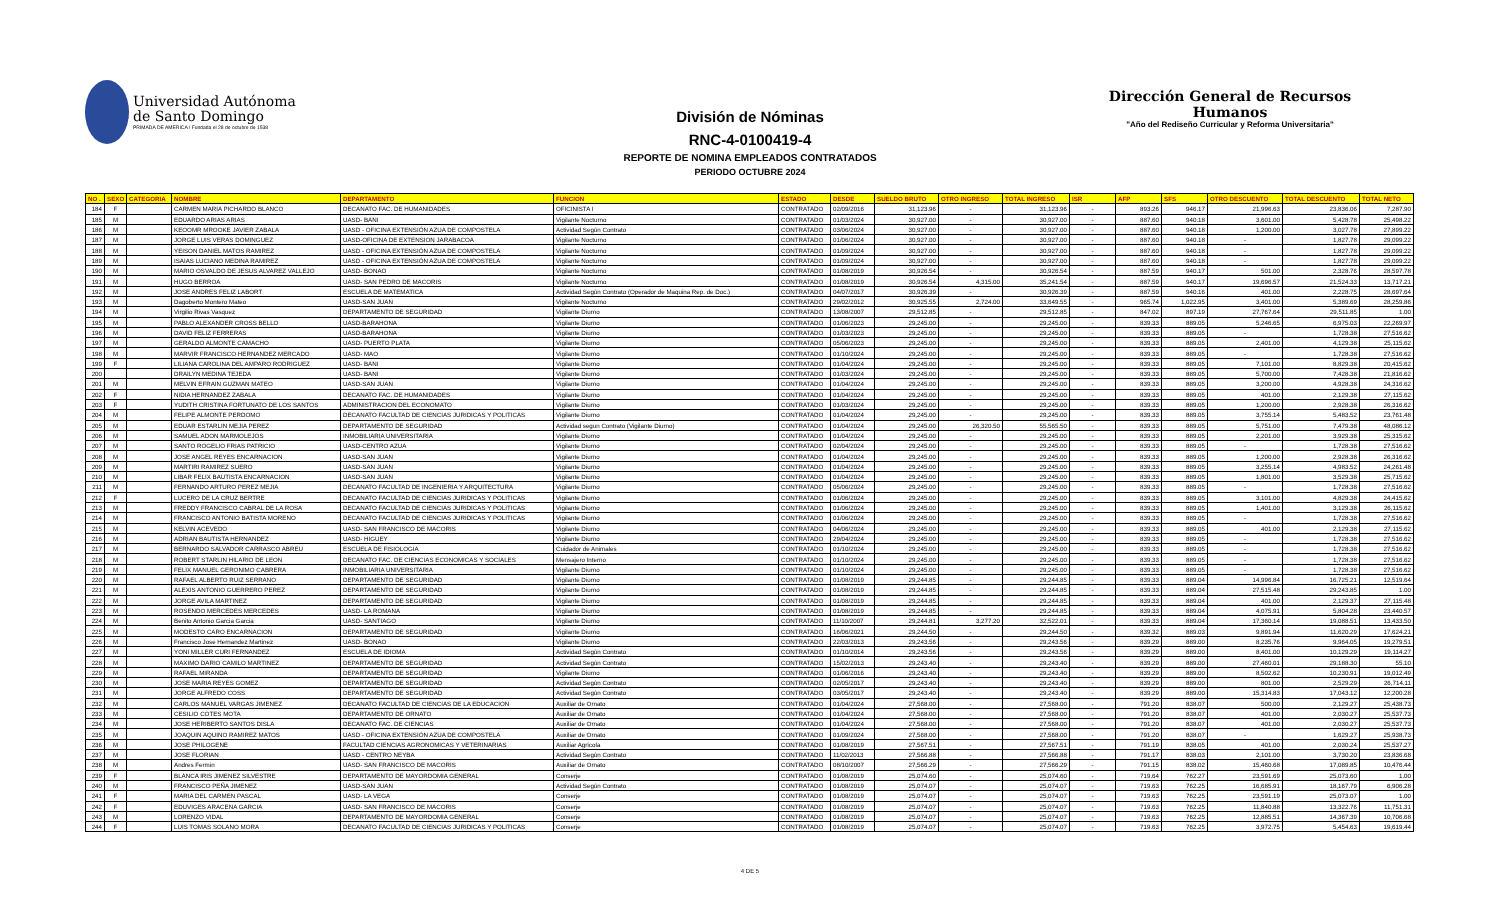Universidad Autónoma
de Santo Domingo
PRIMADA DE AMERICA / Fundada el 28 de octubre de 1538
División de Nóminas
RNC-4-0100419-4
REPORTE DE NOMINA EMPLEADOS CONTRATADOS
PERIODO OCTUBRE 2024
Dirección General de Recursos Humanos
"Año del Rediseño Curricular y Reforma Universitaria"
| NO . | SEXO | CATEGORIA | NOMBRE | DEPARTAMENTO | FUNCION | ESTADO | DESDE | SUELDO BRUTO | OTRO INGRESO | TOTAL INGRESO | ISR | AFP | SFS | OTRO DESCUENTO | TOTAL DESCUENTO | TOTAL NETO |
| --- | --- | --- | --- | --- | --- | --- | --- | --- | --- | --- | --- | --- | --- | --- | --- | --- |
| 184 | F | | CARMEN MARIA PICHARDO BLANCO | DECANATO FAC. DE HUMANIDADES | OFICINISTA I | CONTRATADO | 02/09/2016 | 31,123.96 | - | 31,123.96 | - | 893.26 | 946.17 | 21,996.63 | 23,836.06 | 7,287.90 |
| 185 | M | | EDUARDO ARIAS ARIAS | UASD- BANI | Vigilante Nocturno | CONTRATADO | 01/03/2024 | 30,927.00 | - | 30,927.00 | - | 887.60 | 940.18 | 3,601.00 | 5,428.78 | 25,498.22 |
| 186 | M | | KEOOMR MROOKE JAVIER ZABALA | UASD - OFICINA EXTENSIÓN AZUA DE COMPOSTELA | Actividad Según Contrato | CONTRATADO | 03/06/2024 | 30,927.00 | - | 30,927.00 | - | 887.60 | 940.18 | 1,200.00 | 3,027.78 | 27,899.22 |
| 187 | M | | JORGE LUIS VERAS DOMINGUEZ | UASD-OFICINA DE EXTENSION JARABACOA | Vigilante Nocturno | CONTRATADO | 01/06/2024 | 30,927.00 | - | 30,927.00 | - | 887.60 | 940.18 | - | 1,827.78 | 29,099.22 |
| 188 | M | | YEISON DANIEL MATOS RAMIREZ | UASD - OFICINA EXTENSIÓN AZUA DE COMPOSTELA | Vigilante Nocturno | CONTRATADO | 01/09/2024 | 30,927.00 | - | 30,927.00 | - | 887.60 | 940.18 | - | 1,827.78 | 29,099.22 |
| 189 | M | | ISAIAS LUCIANO MEDINA RAMIREZ | UASD - OFICINA EXTENSIÓN AZUA DE COMPOSTELA | Vigilante Nocturno | CONTRATADO | 01/09/2024 | 30,927.00 | - | 30,927.00 | - | 887.60 | 940.18 | - | 1,827.78 | 29,099.22 |
| 190 | M | | MARIO OSVALDO DE JESUS ALVAREZ VALLEJO | UASD- BONAO | Vigilante Nocturno | CONTRATADO | 01/08/2019 | 30,926.54 | - | 30,926.54 | - | 887.59 | 940.17 | 501.00 | 2,328.76 | 28,597.78 |
| 191 | M | | HUGO BERROA | UASD- SAN PEDRO DE MACORIS | Vigilante Nocturno | CONTRATADO | 01/08/2019 | 30,926.54 | 4,315.00 | 35,241.54 | - | 887.59 | 940.17 | 19,696.57 | 21,524.33 | 13,717.21 |
| 192 | M | | JOSE ANDRES FELIZ LABORT | ESCUELA DE MATEMATICA | Actividad Según Contrato (Operador de Maquina Rep. de Doc.) | CONTRATADO | 04/07/2017 | 30,926.39 | - | 30,926.39 | - | 887.59 | 940.16 | 401.00 | 2,228.75 | 28,697.64 |
| 193 | M | | Dagoberto Montero Mateo | UASD-SAN JUAN | Vigilante Nocturno | CONTRATADO | 29/02/2012 | 30,925.55 | 2,724.00 | 33,649.55 | - | 965.74 | 1,022.95 | 3,401.00 | 5,389.69 | 28,259.86 |
| 194 | M | | Virgilio Rivas Vasquez | DEPARTAMENTO DE SEGURIDAD | Vigilante Diurno | CONTRATADO | 13/08/2007 | 29,512.85 | - | 29,512.85 | - | 847.02 | 897.19 | 27,767.64 | 29,511.85 | 1.00 |
| 195 | M | | PABLO ALEXANDER CROSS BELLO | UASD-BARAHONA | Vigilante Diurno | CONTRATADO | 01/06/2023 | 29,245.00 | - | 29,245.00 | - | 839.33 | 889.05 | 5,246.65 | 6,975.03 | 22,269.97 |
| 196 | M | | DAVID FELIZ FERRERAS | UASD-BARAHONA | Vigilante Diurno | CONTRATADO | 01/03/2023 | 29,245.00 | - | 29,245.00 | - | 839.33 | 889.05 | - | 1,728.38 | 27,516.62 |
| 197 | M | | GERALDO ALMONTE CAMACHO | UASD- PUERTO PLATA | Vigilante Diurno | CONTRATADO | 05/06/2023 | 29,245.00 | - | 29,245.00 | - | 839.33 | 889.05 | 2,401.00 | 4,129.38 | 25,115.62 |
| 198 | M | | MARVIR FRANCISCO HERNANDEZ MERCADO | UASD- MAO | Vigilante Diurno | CONTRATADO | 01/10/2024 | 29,245.00 | - | 29,245.00 | - | 839.33 | 889.05 | - | 1,728.38 | 27,516.62 |
| 199 | F | | LILIANA CAROLINA DEL AMPARO RODRIGUEZ | UASD- BANI | Vigilante Diurno | CONTRATADO | 01/04/2024 | 29,245.00 | - | 29,245.00 | - | 839.33 | 889.05 | 7,101.00 | 8,829.38 | 20,415.62 |
| 200 | | | DRAILYN MEDINA TEJEDA | UASD- BANI | Vigilante Diurno | CONTRATADO | 01/03/2024 | 29,245.00 | - | 29,245.00 | - | 839.33 | 889.05 | 5,700.00 | 7,428.38 | 21,816.62 |
| 201 | M | | MELVIN EFRAIN GUZMAN MATEO | UASD-SAN JUAN | Vigilante Diurno | CONTRATADO | 01/04/2024 | 29,245.00 | - | 29,245.00 | - | 839.33 | 889.05 | 3,200.00 | 4,928.38 | 24,316.62 |
| 202 | F | | NIDIA HERNANDEZ ZABALA | DECANATO FAC. DE HUMANIDADES | Vigilante Diurno | CONTRATADO | 01/04/2024 | 29,245.00 | - | 29,245.00 | - | 839.33 | 889.05 | 401.00 | 2,129.38 | 27,115.62 |
| 203 | F | | YUDITH CRISTINA FORTUNATO DE LOS SANTOS | ADMINISTRACION DEL ECONOMATO | Vigilante Diurno | CONTRATADO | 01/03/2024 | 29,245.00 | - | 29,245.00 | - | 839.33 | 889.05 | 1,200.00 | 2,928.38 | 26,316.62 |
| 204 | M | | FELIPE ALMONTE PERDOMO | DECANATO FACULTAD DE CIENCIAS JURIDICAS Y POLITICAS | Vigilante Diurno | CONTRATADO | 01/04/2024 | 29,245.00 | - | 29,245.00 | - | 839.33 | 889.05 | 3,755.14 | 5,483.52 | 23,761.48 |
| 205 | M | | EDUAR ESTARLIN MEJIA PEREZ | DEPARTAMENTO DE SEGURIDAD | Actividad segun Contrato (Vigilante Diurno) | CONTRATADO | 01/04/2024 | 29,245.00 | 26,320.50 | 55,565.50 | - | 839.33 | 889.05 | 5,751.00 | 7,479.38 | 48,086.12 |
| 206 | M | | SAMUEL ADON MARMOLEJOS | INMOBILIARIA UNIVERSITARIA | Vigilante Diurno | CONTRATADO | 01/04/2024 | 29,245.00 | - | 29,245.00 | - | 839.33 | 889.05 | 2,201.00 | 3,929.38 | 25,315.62 |
| 207 | M | | SANTO ROGELIO FRIAS PATRICIO | UASD-CENTRO AZUA | Vigilante Diurno | CONTRATADO | 02/04/2024 | 29,245.00 | - | 29,245.00 | - | 839.33 | 889.05 | - | 1,728.38 | 27,516.62 |
| 208 | M | | JOSE ANGEL REYES ENCARNACION | UASD-SAN JUAN | Vigilante Diurno | CONTRATADO | 01/04/2024 | 29,245.00 | - | 29,245.00 | - | 839.33 | 889.05 | 1,200.00 | 2,928.38 | 26,316.62 |
| 209 | M | | MARTIRI RAMIREZ SUERO | UASD-SAN JUAN | Vigilante Diurno | CONTRATADO | 01/04/2024 | 29,245.00 | - | 29,245.00 | - | 839.33 | 889.05 | 3,255.14 | 4,983.52 | 24,261.48 |
| 210 | M | | LIBAR FELIX BAUTISTA ENCARNACION | UASD-SAN JUAN | Vigilante Diurno | CONTRATADO | 01/04/2024 | 29,245.00 | - | 29,245.00 | - | 839.33 | 889.05 | 1,801.00 | 3,529.38 | 25,715.62 |
| 211 | M | | FERNANDO ARTURO PEREZ MEJIA | DECANATO FACULTAD DE INGENIERIA Y ARQUITECTURA | Vigilante Diurno | CONTRATADO | 05/06/2024 | 29,245.00 | - | 29,245.00 | - | 839.33 | 889.05 | - | 1,728.38 | 27,516.62 |
| 212 | F | | LUCERO DE LA CRUZ BERTRE | DECANATO FACULTAD DE CIENCIAS JURIDICAS Y POLITICAS | Vigilante Diurno | CONTRATADO | 01/06/2024 | 29,245.00 | - | 29,245.00 | - | 839.33 | 889.05 | 3,101.00 | 4,829.38 | 24,415.62 |
| 213 | M | | FREDDY FRANCISCO CABRAL DE LA ROSA | DECANATO FACULTAD DE CIENCIAS JURIDICAS Y POLITICAS | Vigilante Diurno | CONTRATADO | 01/06/2024 | 29,245.00 | - | 29,245.00 | - | 839.33 | 889.05 | 1,401.00 | 3,129.38 | 26,115.62 |
| 214 | M | | FRANCISCO ANTONIO BATISTA MORENO | DECANATO FACULTAD DE CIENCIAS JURIDICAS Y POLITICAS | Vigilante Diurno | CONTRATADO | 01/06/2024 | 29,245.00 | - | 29,245.00 | - | 839.33 | 889.05 | - | 1,728.38 | 27,516.62 |
| 215 | M | | KELVIN ACEVEDO | UASD- SAN FRANCISCO DE MACORIS | Vigilante Diurno | CONTRATADO | 04/06/2024 | 29,245.00 | - | 29,245.00 | - | 839.33 | 889.05 | 401.00 | 2,129.38 | 27,115.62 |
| 216 | M | | ADRIAN BAUTISTA HERNANDEZ | UASD- HIGUEY | Vigilante Diurno | CONTRATADO | 29/04/2024 | 29,245.00 | - | 29,245.00 | - | 839.33 | 889.05 | - | 1,728.38 | 27,516.62 |
| 217 | M | | BERNARDO SALVADOR CARRASCO ABREU | ESCUELA DE FISIOLOGIA | Cuidador de Animales | CONTRATADO | 01/10/2024 | 29,245.00 | - | 29,245.00 | - | 839.33 | 889.05 | - | 1,728.38 | 27,516.62 |
| 218 | M | | ROBERT STARLIN HILARIO DE LEON | DECANATO FAC. DE CIENCIAS ECONOMICAS Y SOCIALES | Mensajero Interno | CONTRATADO | 01/10/2024 | 29,245.00 | - | 29,245.00 | - | 839.33 | 889.05 | - | 1,728.38 | 27,516.62 |
| 219 | M | | FELIX MANUEL GERONIMO CABRERA | INMOBILIARIA UNIVERSITARIA | Vigilante Diurno | CONTRATADO | 01/10/2024 | 29,245.00 | - | 29,245.00 | - | 839.33 | 889.05 | - | 1,728.38 | 27,516.62 |
| 220 | M | | RAFAEL ALBERTO RUIZ SERRANO | DEPARTAMENTO DE SEGURIDAD | Vigilante Diurno | CONTRATADO | 01/08/2019 | 29,244.85 | - | 29,244.85 | - | 839.33 | 889.04 | 14,996.84 | 16,725.21 | 12,519.64 |
| 221 | M | | ALEXIS ANTONIO GUERRERO PEREZ | DEPARTAMENTO DE SEGURIDAD | Vigilante Diurno | CONTRATADO | 01/08/2019 | 29,244.85 | - | 29,244.85 | - | 839.33 | 889.04 | 27,515.48 | 29,243.85 | 1.00 |
| 222 | M | | JORGE AVILA MARTINEZ | DEPARTAMENTO DE SEGURIDAD | Vigilante Diurno | CONTRATADO | 01/08/2019 | 29,244.85 | - | 29,244.85 | - | 839.33 | 889.04 | 401.00 | 2,129.37 | 27,115.48 |
| 223 | M | | ROSENDO MERCEDES MERCEDES | UASD- LA ROMANA | Vigilante Diurno | CONTRATADO | 01/08/2019 | 29,244.85 | - | 29,244.85 | - | 839.33 | 889.04 | 4,075.91 | 5,804.28 | 23,440.57 |
| 224 | M | | Benito Antonio Garcia Garcia | UASD- SANTIAGO | Vigilante Diurno | CONTRATADO | 11/10/2007 | 29,244.81 | 3,277.20 | 32,522.01 | - | 839.33 | 889.04 | 17,360.14 | 19,088.51 | 13,433.50 |
| 225 | M | | MODESTO CARO ENCARNACION | DEPARTAMENTO DE SEGURIDAD | Vigilante Diurno | CONTRATADO | 16/06/2021 | 29,244.50 | - | 29,244.50 | - | 839.32 | 889.03 | 9,891.94 | 11,620.29 | 17,624.21 |
| 226 | M | | Francisco Jose Hernandez Martinez | UASD- BONAO | Vigilante Diurno | CONTRATADO | 22/03/2013 | 29,243.56 | - | 29,243.56 | - | 839.29 | 889.00 | 8,235.76 | 9,964.05 | 19,279.51 |
| 227 | M | | YONI MILLER CURI FERNANDEZ | ESCUELA DE IDIOMA | Actividad Según Contrato | CONTRATADO | 01/10/2014 | 29,243.56 | - | 29,243.56 | - | 839.29 | 889.00 | 8,401.00 | 10,129.29 | 19,114.27 |
| 228 | M | | MAXIMO DARIO CAMILO MARTINEZ | DEPARTAMENTO DE SEGURIDAD | Actividad Según Contrato | CONTRATADO | 15/02/2013 | 29,243.40 | - | 29,243.40 | - | 839.29 | 889.00 | 27,460.01 | 29,188.30 | 55.10 |
| 229 | M | | RAFAEL MIRANDA | DEPARTAMENTO DE SEGURIDAD | Vigilante Diurno | CONTRATADO | 01/06/2016 | 29,243.40 | - | 29,243.40 | - | 839.29 | 889.00 | 8,502.62 | 10,230.91 | 19,012.49 |
| 230 | M | | JOSE MARIA REYES GOMEZ | DEPARTAMENTO DE SEGURIDAD | Actividad Según Contrato | CONTRATADO | 02/05/2017 | 29,243.40 | - | 29,243.40 | - | 839.29 | 889.00 | 801.00 | 2,529.29 | 26,714.11 |
| 231 | M | | JORGE ALFREDO COSS | DEPARTAMENTO DE SEGURIDAD | Actividad Según Contrato | CONTRATADO | 03/05/2017 | 29,243.40 | - | 29,243.40 | - | 839.29 | 889.00 | 15,314.83 | 17,043.12 | 12,200.28 |
| 232 | M | | CARLOS MANUEL VARGAS JIMENEZ | DECANATO FACULTAD DE CIENCIAS DE LA EDUCACION | Auxiliar de Ornato | CONTRATADO | 01/04/2024 | 27,568.00 | - | 27,568.00 | - | 791.20 | 838.07 | 500.00 | 2,129.27 | 25,438.73 |
| 233 | M | | CESILIO COTES MOTA | DEPARTAMENTO DE ORNATO | Auxiliar de Ornato | CONTRATADO | 01/04/2024 | 27,568.00 | - | 27,568.00 | - | 791.20 | 838.07 | 401.00 | 2,030.27 | 25,537.73 |
| 234 | M | | JOSE HERIBERTO SANTOS DISLA | DECANATO FAC. DE CIENCIAS | Auxiliar de Ornato | CONTRATADO | 01/04/2024 | 27,568.00 | - | 27,568.00 | - | 791.20 | 838.07 | 401.00 | 2,030.27 | 25,537.73 |
| 235 | M | | JOAQUIN AQUINO RAMIREZ MATOS | UASD - OFICINA EXTENSIÓN AZUA DE COMPOSTELA | Auxiliar de Ornato | CONTRATADO | 01/09/2024 | 27,568.00 | - | 27,568.00 | - | 791.20 | 838.07 | - | 1,629.27 | 25,938.73 |
| 236 | M | | JOSE PHILOGENE | FACULTAD CIENCIAS AGRONOMICAS Y VETERINARIAS | Auxiliar Agrícola | CONTRATADO | 01/08/2019 | 27,567.51 | - | 27,567.51 | - | 791.19 | 838.05 | 401.00 | 2,030.24 | 25,537.27 |
| 237 | M | | JOSE FLORIAN | UASD - CENTRO NEYBA | Actividad Según Contrato | CONTRATADO | 11/02/2013 | 27,566.88 | - | 27,566.88 | - | 791.17 | 838.03 | 2,101.00 | 3,730.20 | 23,836.68 |
| 238 | M | | Andres Fermin | UASD- SAN FRANCISCO DE MACORIS | Auxiliar de Ornato | CONTRATADO | 08/10/2007 | 27,566.29 | - | 27,566.29 | - | 791.15 | 838.02 | 15,460.68 | 17,089.85 | 10,476.44 |
| 239 | F | | BLANCA IRIS JIMENEZ SILVESTRE | DEPARTAMENTO DE MAYORDOMIA GENERAL | Conserje | CONTRATADO | 01/08/2019 | 25,074.60 | - | 25,074.60 | - | 719.64 | 762.27 | 23,591.69 | 25,073.60 | 1.00 |
| 240 | M | | FRANCISCO PEÑA JIMENEZ | UASD-SAN JUAN | Actividad Según Contrato | CONTRATADO | 01/08/2019 | 25,074.07 | - | 25,074.07 | - | 719.63 | 762.25 | 16,685.91 | 18,167.79 | 6,906.28 |
| 241 | F | | MARIA DEL CARMEN PASCAL | UASD- LA VEGA | Conserje | CONTRATADO | 01/08/2019 | 25,074.07 | - | 25,074.07 | - | 719.63 | 762.25 | 23,591.19 | 25,073.07 | 1.00 |
| 242 | F | | EDUVIGES ARACENA GARCIA | UASD- SAN FRANCISCO DE MACORIS | Conserje | CONTRATADO | 01/08/2019 | 25,074.07 | - | 25,074.07 | - | 719.63 | 762.25 | 11,840.88 | 13,322.76 | 11,751.31 |
| 243 | M | | LORENZO VIDAL | DEPARTAMENTO DE MAYORDOMIA GENERAL | Conserje | CONTRATADO | 01/08/2019 | 25,074.07 | - | 25,074.07 | - | 719.63 | 762.25 | 12,885.51 | 14,367.39 | 10,706.68 |
| 244 | F | | LUIS TOMAS SOLANO MORA | DECANATO FACULTAD DE CIENCIAS JURIDICAS Y POLITICAS | Conserje | CONTRATADO | 01/08/2019 | 25,074.07 | - | 25,074.07 | - | 719.63 | 762.25 | 3,972.75 | 5,454.63 | 19,619.44 |
4 DE 5